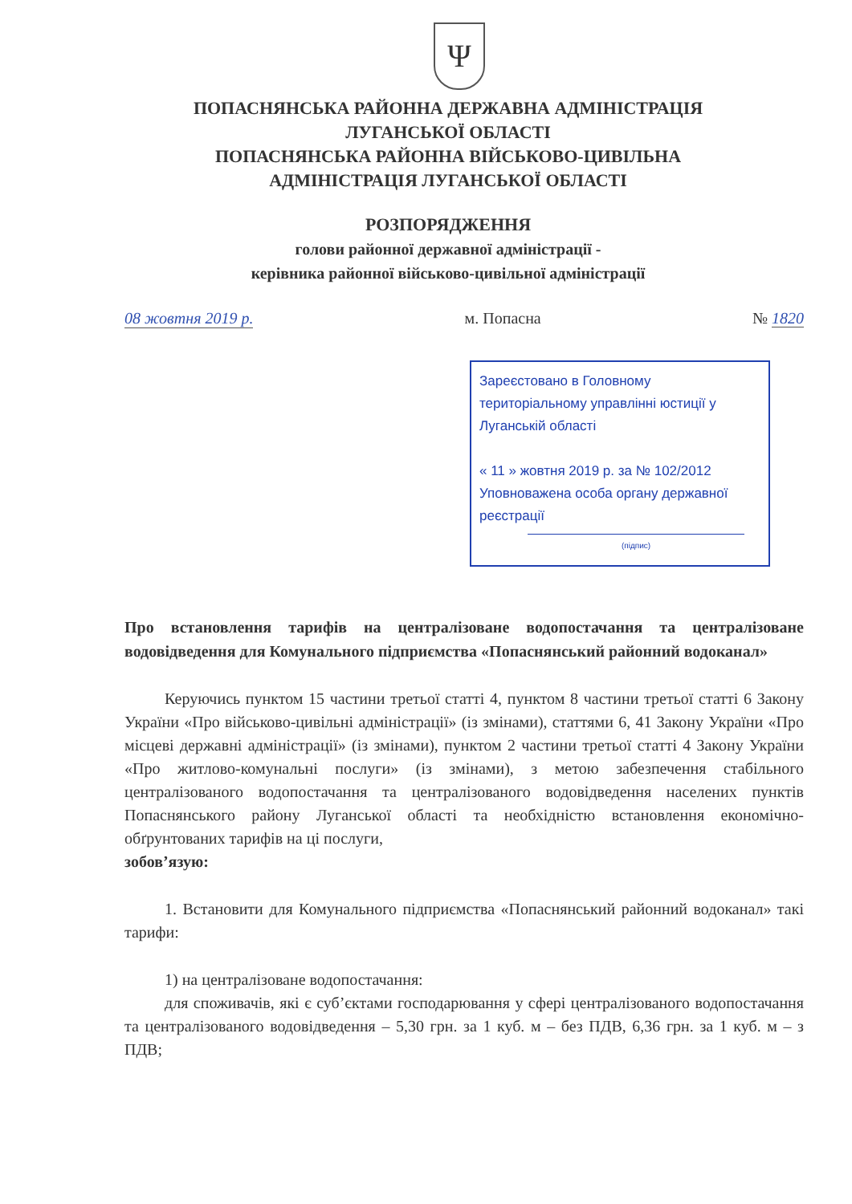Ψ
ПОПАСНЯНСЬКА РАЙОННА ДЕРЖАВНА АДМІНІСТРАЦІЯ
ЛУГАНСЬКОЇ ОБЛАСТІ
ПОПАСНЯНСЬКА РАЙОННА ВІЙСЬКОВО-ЦИВІЛЬНА
АДМІНІСТРАЦІЯ ЛУГАНСЬКОЇ ОБЛАСТІ
РОЗПОРЯДЖЕННЯ
голови районної державної адміністрації -
керівника районної військово-цивільної адміністрації
08 жовтня 2019 р. м. Попасна № 1820
Зареєстовано в Головному територіальному управлінні юстиції у Луганській області
« 11 » жовтня 2019 р. за № 102/2012
Уповноважена особа органу державної реєстрації
(підпис)
Про встановлення тарифів на централізоване водопостачання та централізоване водовідведення для Комунального підприємства «Попаснянський районний водоканал»
Керуючись пунктом 15 частини третьої статті 4, пунктом 8 частини третьої статті 6 Закону України «Про військово-цивільні адміністрації» (із змінами), статтями 6, 41 Закону України «Про місцеві державні адміністрації» (із змінами), пунктом 2 частини третьої статті 4 Закону України «Про житлово-комунальні послуги» (із змінами), з метою забезпечення стабільного централізованого водопостачання та централізованого водовідведення населених пунктів Попаснянського району Луганської області та необхідністю встановлення економічно-обґрунтованих тарифів на ці послуги,
зобов’язую:
1. Встановити для Комунального підприємства «Попаснянський районний водоканал» такі тарифи:
1) на централізоване водопостачання:
для споживачів, які є суб’єктами господарювання у сфері централізованого водопостачання та централізованого водовідведення – 5,30 грн. за 1 куб. м – без ПДВ, 6,36 грн. за 1 куб. м – з ПДВ;